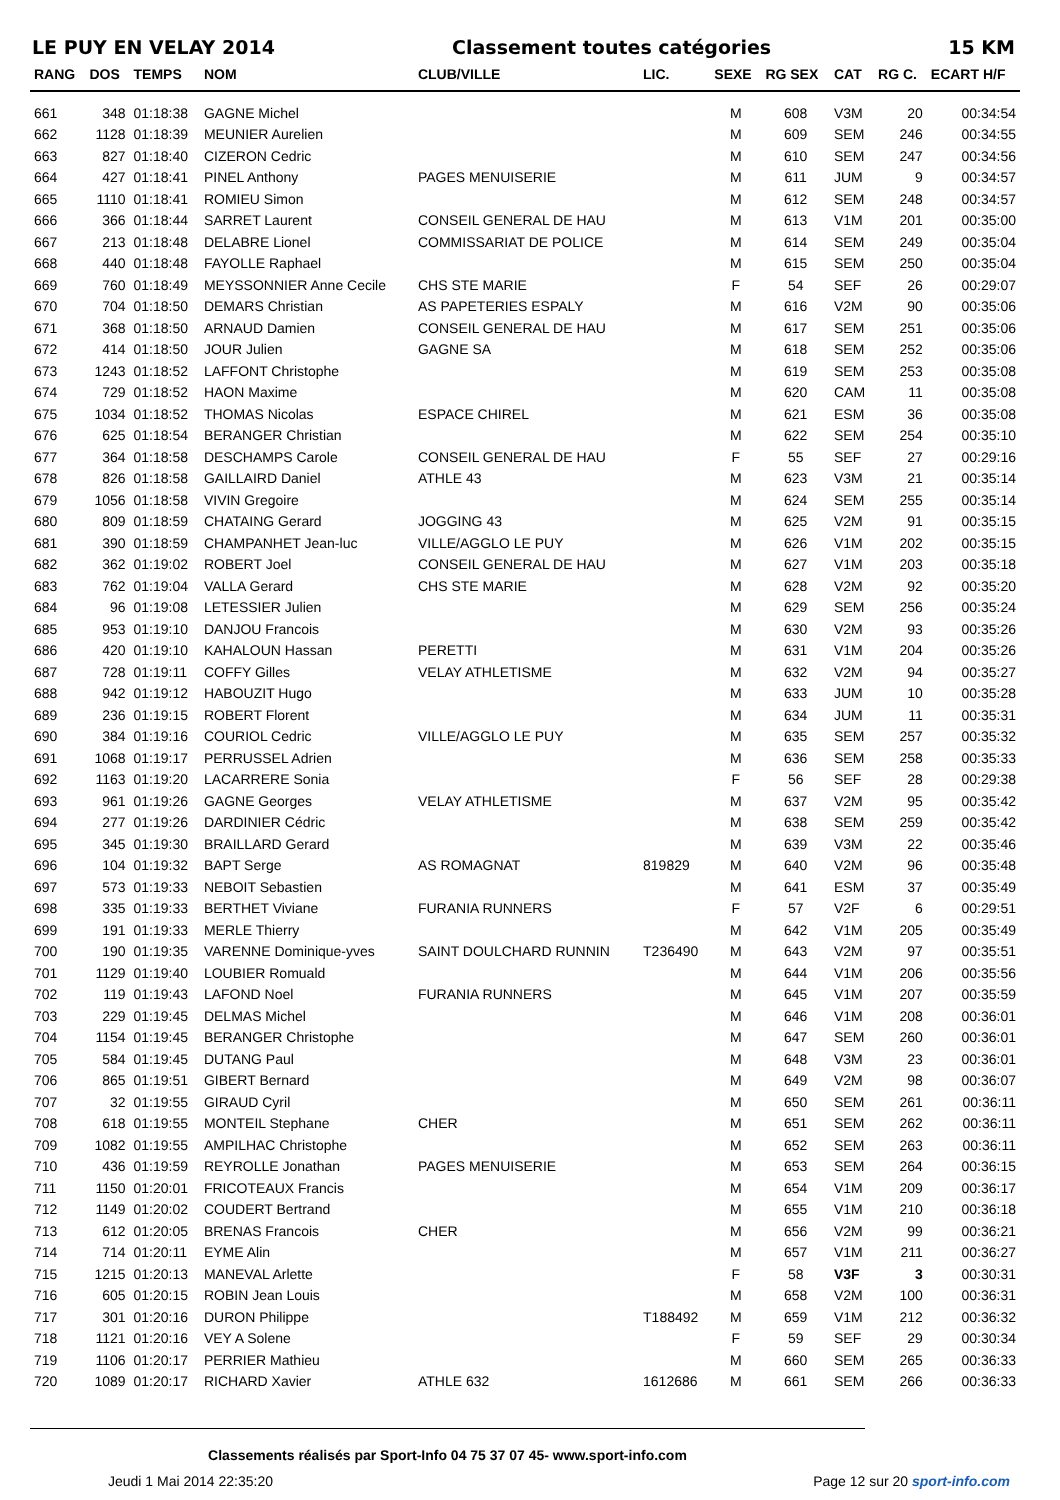LE PUY EN VELAY 2014 Classement toutes catégories 15 KM
| RANG | DOS | TEMPS | NOM | CLUB/VILLE | LIC. | SEXE | RG SEX | CAT | RG C. | ECART H/F |
| --- | --- | --- | --- | --- | --- | --- | --- | --- | --- | --- |
| 661 | 348 | 01:18:38 | GAGNE Michel | | | M | 608 | V3M | 20 | 00:34:54 |
| 662 | 1128 | 01:18:39 | MEUNIER Aurelien | | | M | 609 | SEM | 246 | 00:34:55 |
| 663 | 827 | 01:18:40 | CIZERON Cedric | | | M | 610 | SEM | 247 | 00:34:56 |
| 664 | 427 | 01:18:41 | PINEL Anthony | PAGES MENUISERIE | | M | 611 | JUM | 9 | 00:34:57 |
| 665 | 1110 | 01:18:41 | ROMIEU Simon | | | M | 612 | SEM | 248 | 00:34:57 |
| 666 | 366 | 01:18:44 | SARRET Laurent | CONSEIL GENERAL DE HAU | | M | 613 | V1M | 201 | 00:35:00 |
| 667 | 213 | 01:18:48 | DELABRE Lionel | COMMISSARIAT DE POLICE | | M | 614 | SEM | 249 | 00:35:04 |
| 668 | 440 | 01:18:48 | FAYOLLE Raphael | | | M | 615 | SEM | 250 | 00:35:04 |
| 669 | 760 | 01:18:49 | MEYSSONNIER Anne Cecile | CHS STE MARIE | | F | 54 | SEF | 26 | 00:29:07 |
| 670 | 704 | 01:18:50 | DEMARS Christian | AS PAPETERIES ESPALY | | M | 616 | V2M | 90 | 00:35:06 |
| 671 | 368 | 01:18:50 | ARNAUD Damien | CONSEIL GENERAL DE HAU | | M | 617 | SEM | 251 | 00:35:06 |
| 672 | 414 | 01:18:50 | JOUR Julien | GAGNE SA | | M | 618 | SEM | 252 | 00:35:06 |
| 673 | 1243 | 01:18:52 | LAFFONT Christophe | | | M | 619 | SEM | 253 | 00:35:08 |
| 674 | 729 | 01:18:52 | HAON Maxime | | | M | 620 | CAM | 11 | 00:35:08 |
| 675 | 1034 | 01:18:52 | THOMAS Nicolas | ESPACE CHIREL | | M | 621 | ESM | 36 | 00:35:08 |
| 676 | 625 | 01:18:54 | BERANGER Christian | | | M | 622 | SEM | 254 | 00:35:10 |
| 677 | 364 | 01:18:58 | DESCHAMPS Carole | CONSEIL GENERAL DE HAU | | F | 55 | SEF | 27 | 00:29:16 |
| 678 | 826 | 01:18:58 | GAILLAIRD Daniel | ATHLE 43 | | M | 623 | V3M | 21 | 00:35:14 |
| 679 | 1056 | 01:18:58 | VIVIN Gregoire | | | M | 624 | SEM | 255 | 00:35:14 |
| 680 | 809 | 01:18:59 | CHATAING Gerard | JOGGING 43 | | M | 625 | V2M | 91 | 00:35:15 |
| 681 | 390 | 01:18:59 | CHAMPANHET Jean-luc | VILLE/AGGLO LE PUY | | M | 626 | V1M | 202 | 00:35:15 |
| 682 | 362 | 01:19:02 | ROBERT Joel | CONSEIL GENERAL DE HAU | | M | 627 | V1M | 203 | 00:35:18 |
| 683 | 762 | 01:19:04 | VALLA Gerard | CHS STE MARIE | | M | 628 | V2M | 92 | 00:35:20 |
| 684 | 96 | 01:19:08 | LETESSIER Julien | | | M | 629 | SEM | 256 | 00:35:24 |
| 685 | 953 | 01:19:10 | DANJOU Francois | | | M | 630 | V2M | 93 | 00:35:26 |
| 686 | 420 | 01:19:10 | KAHALOUN Hassan | PERETTI | | M | 631 | V1M | 204 | 00:35:26 |
| 687 | 728 | 01:19:11 | COFFY Gilles | VELAY ATHLETISME | | M | 632 | V2M | 94 | 00:35:27 |
| 688 | 942 | 01:19:12 | HABOUZIT Hugo | | | M | 633 | JUM | 10 | 00:35:28 |
| 689 | 236 | 01:19:15 | ROBERT Florent | | | M | 634 | JUM | 11 | 00:35:31 |
| 690 | 384 | 01:19:16 | COURIOL Cedric | VILLE/AGGLO LE PUY | | M | 635 | SEM | 257 | 00:35:32 |
| 691 | 1068 | 01:19:17 | PERRUSSEL Adrien | | | M | 636 | SEM | 258 | 00:35:33 |
| 692 | 1163 | 01:19:20 | LACARRERE Sonia | | | F | 56 | SEF | 28 | 00:29:38 |
| 693 | 961 | 01:19:26 | GAGNE Georges | VELAY ATHLETISME | | M | 637 | V2M | 95 | 00:35:42 |
| 694 | 277 | 01:19:26 | DARDINIER Cédric | | | M | 638 | SEM | 259 | 00:35:42 |
| 695 | 345 | 01:19:30 | BRAILLARD Gerard | | | M | 639 | V3M | 22 | 00:35:46 |
| 696 | 104 | 01:19:32 | BAPT Serge | AS ROMAGNAT | 819829 | M | 640 | V2M | 96 | 00:35:48 |
| 697 | 573 | 01:19:33 | NEBOIT Sebastien | | | M | 641 | ESM | 37 | 00:35:49 |
| 698 | 335 | 01:19:33 | BERTHET Viviane | FURANIA RUNNERS | | F | 57 | V2F | 6 | 00:29:51 |
| 699 | 191 | 01:19:33 | MERLE Thierry | | | M | 642 | V1M | 205 | 00:35:49 |
| 700 | 190 | 01:19:35 | VARENNE Dominique-yves | SAINT DOULCHARD RUNNIN | T236490 | M | 643 | V2M | 97 | 00:35:51 |
| 701 | 1129 | 01:19:40 | LOUBIER Romuald | | | M | 644 | V1M | 206 | 00:35:56 |
| 702 | 119 | 01:19:43 | LAFOND Noel | FURANIA RUNNERS | | M | 645 | V1M | 207 | 00:35:59 |
| 703 | 229 | 01:19:45 | DELMAS Michel | | | M | 646 | V1M | 208 | 00:36:01 |
| 704 | 1154 | 01:19:45 | BERANGER Christophe | | | M | 647 | SEM | 260 | 00:36:01 |
| 705 | 584 | 01:19:45 | DUTANG Paul | | | M | 648 | V3M | 23 | 00:36:01 |
| 706 | 865 | 01:19:51 | GIBERT Bernard | | | M | 649 | V2M | 98 | 00:36:07 |
| 707 | 32 | 01:19:55 | GIRAUD Cyril | | | M | 650 | SEM | 261 | 00:36:11 |
| 708 | 618 | 01:19:55 | MONTEIL Stephane | CHER | | M | 651 | SEM | 262 | 00:36:11 |
| 709 | 1082 | 01:19:55 | AMPILHAC Christophe | | | M | 652 | SEM | 263 | 00:36:11 |
| 710 | 436 | 01:19:59 | REYROLLE Jonathan | PAGES MENUISERIE | | M | 653 | SEM | 264 | 00:36:15 |
| 711 | 1150 | 01:20:01 | FRICOTEAUX Francis | | | M | 654 | V1M | 209 | 00:36:17 |
| 712 | 1149 | 01:20:02 | COUDERT Bertrand | | | M | 655 | V1M | 210 | 00:36:18 |
| 713 | 612 | 01:20:05 | BRENAS Francois | CHER | | M | 656 | V2M | 99 | 00:36:21 |
| 714 | 714 | 01:20:11 | EYME Alin | | | M | 657 | V1M | 211 | 00:36:27 |
| 715 | 1215 | 01:20:13 | MANEVAL Arlette | | | F | 58 | V3F | 3 | 00:30:31 |
| 716 | 605 | 01:20:15 | ROBIN Jean Louis | | | M | 658 | V2M | 100 | 00:36:31 |
| 717 | 301 | 01:20:16 | DURON Philippe | | T188492 | M | 659 | V1M | 212 | 00:36:32 |
| 718 | 1121 | 01:20:16 | VEY A Solene | | | F | 59 | SEF | 29 | 00:30:34 |
| 719 | 1106 | 01:20:17 | PERRIER Mathieu | | | M | 660 | SEM | 265 | 00:36:33 |
| 720 | 1089 | 01:20:17 | RICHARD Xavier | ATHLE 632 | 1612686 | M | 661 | SEM | 266 | 00:36:33 |
Classements réalisés par Sport-Info 04 75 37 07 45- www.sport-info.com
Jeudi 1 Mai 2014 22:35:20 Page 12 sur 20 sport-info.com